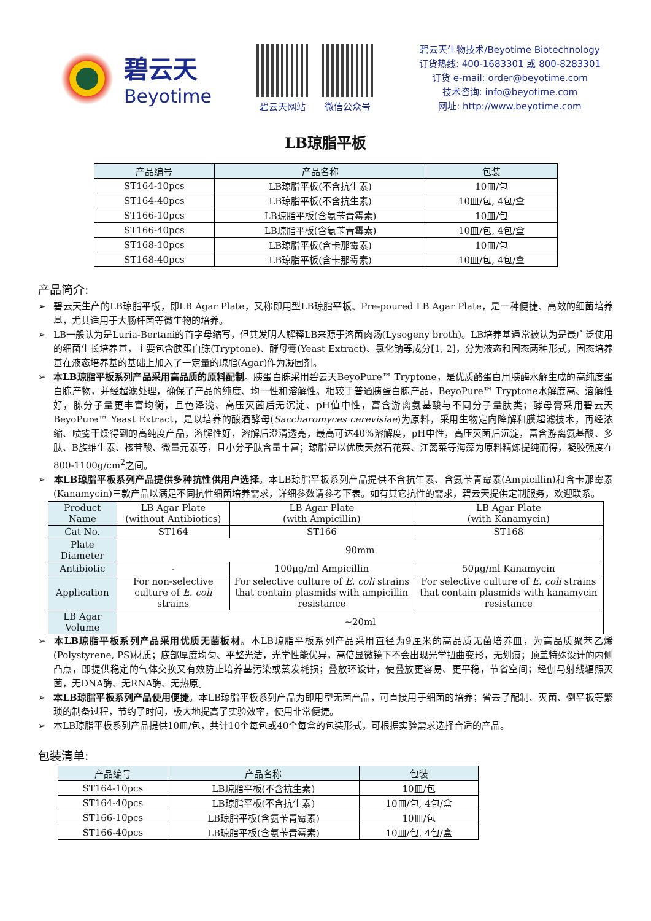碧云天
Beyotime
碧云天网站 微信公众号
碧云天生物技术/Beyotime Biotechnology
订货热线: 400-1683301 或 800-8283301
订货 e-mail: order@beyotime.com
技术咨询: info@beyotime.com
网址: http://www.beyotime.com
LB琼脂平板
| 产品编号 | 产品名称 | 包装 |
| --- | --- | --- |
| ST164-10pcs | LB琼脂平板(不含抗生素) | 10皿/包 |
| ST164-40pcs | LB琼脂平板(不含抗生素) | 10皿/包, 4包/盒 |
| ST166-10pcs | LB琼脂平板(含氨苄青霉素) | 10皿/包 |
| ST166-40pcs | LB琼脂平板(含氨苄青霉素) | 10皿/包, 4包/盒 |
| ST168-10pcs | LB琼脂平板(含卡那霉素) | 10皿/包 |
| ST168-40pcs | LB琼脂平板(含卡那霉素) | 10皿/包, 4包/盒 |
产品简介:
➢ 碧云天生产的LB琼脂平板，即LB Agar Plate，又称即用型LB琼脂平板、Pre-poured LB Agar Plate，是一种便捷、高效的细菌培养基，尤其适用于大肠杆菌等微生物的培养。
➢ LB一般认为是Luria-Bertani的首字母缩写，但其发明人解释LB来源于溶菌肉汤(Lysogeny broth)。LB培养基通常被认为是最广泛使用的细菌生长培养基，主要包含胰蛋白胨(Tryptone)、酵母膏(Yeast Extract)、氯化钠等成分[1, 2]，分为液态和固态两种形式，固态培养基在液态培养基的基础上加入了一定量的琼脂(Agar)作为凝固剂。
➢ 本LB琼脂平板系列产品采用高品质的原料配制。胰蛋白胨采用碧云天BeyoPure™ Tryptone，是优质酪蛋白用胰酶水解生成的高纯度蛋白胨产物，并经超滤处理，确保了产品的纯度、均一性和溶解性。相较于普通胰蛋白胨产品，BeyoPure™ Tryptone水解度高、溶解性好，胨分子量更丰富均衡，且色泽浅、高压灭菌后无沉淀、pH值中性，富含游离氨基酸与不同分子量肽类；酵母膏采用碧云天BeyoPure™ Yeast Extract，是以培养的酿酒酵母(Saccharomyces cerevisiae)为原料，采用生物定向降解和膜超滤技术，再经浓缩、喷雾干燥得到的高纯度产品，溶解性好，溶解后澄清透亮，最高可达40%溶解度，pH中性，高压灭菌后沉淀，富含游离氨基酸、多肽、B族维生素、核苷酸、微量元素等，且小分子肽含量丰富；琼脂是以优质天然石花菜、江蓠菜等海藻为原料精炼提纯而得，凝胶强度在800-1100g/cm<sup>2</sup>之间。
➢ 本LB琼脂平板系列产品提供多种抗性供用户选择。本LB琼脂平板系列产品提供不含抗生素、含氨苄青霉素(Ampicillin)和含卡那霉素(Kanamycin)三款产品以满足不同抗性细菌培养需求，详细参数请参考下表。如有其它抗性的需求，碧云天提供定制服务，欢迎联系。
| Product Name | LB Agar Plate (without Antibiotics) | LB Agar Plate (with Ampicillin) | LB Agar Plate (with Kanamycin) |
| Cat No. | ST164 | ST166 | ST168 |
| Plate Diameter | 90mm | | |
| Antibiotic | - | 100μg/ml Ampicillin | 50μg/ml Kanamycin |
| Application | For non-selective culture of E. coli strains | For selective culture of E. coli strains that contain plasmids with ampicillin resistance | For selective culture of E. coli strains that contain plasmids with kanamycin resistance |
| LB Agar Volume | ~20ml | | |
➢ 本LB琼脂平板系列产品采用优质无菌板材。本LB琼脂平板系列产品采用直径为9厘米的高品质无菌培养皿，为高品质聚苯乙烯(Polystyrene, PS)材质；底部厚度均匀、平整光洁，光学性能优异，高倍显微镜下不会出现光学扭曲变形，无划痕；顶盖特殊设计的内侧凸点，即提供稳定的气体交换又有效防止培养基污染或蒸发耗损；叠放环设计，使叠放更容易、更平稳，节省空间；经伽马射线辐照灭菌，无DNA酶、无RNA酶、无热原。
➢ 本LB琼脂平板系列产品使用便捷。本LB琼脂平板系列产品为即用型无菌产品，可直接用于细菌的培养；省去了配制、灭菌、倒平板等繁琐的制备过程，节约了时间，极大地提高了实验效率，使用非常便捷。
➢ 本LB琼脂平板系列产品提供10皿/包，共计10个每包或40个每盒的包装形式，可根据实验需求选择合适的产品。
包装清单:
| 产品编号 | 产品名称 | 包装 |
| --- | --- | --- |
| ST164-10pcs | LB琼脂平板(不含抗生素) | 10皿/包 |
| ST164-40pcs | LB琼脂平板(不含抗生素) | 10皿/包, 4包/盒 |
| ST166-10pcs | LB琼脂平板(含氨苄青霉素) | 10皿/包 |
| ST166-40pcs | LB琼脂平板(含氨苄青霉素) | 10皿/包, 4包/盒 |